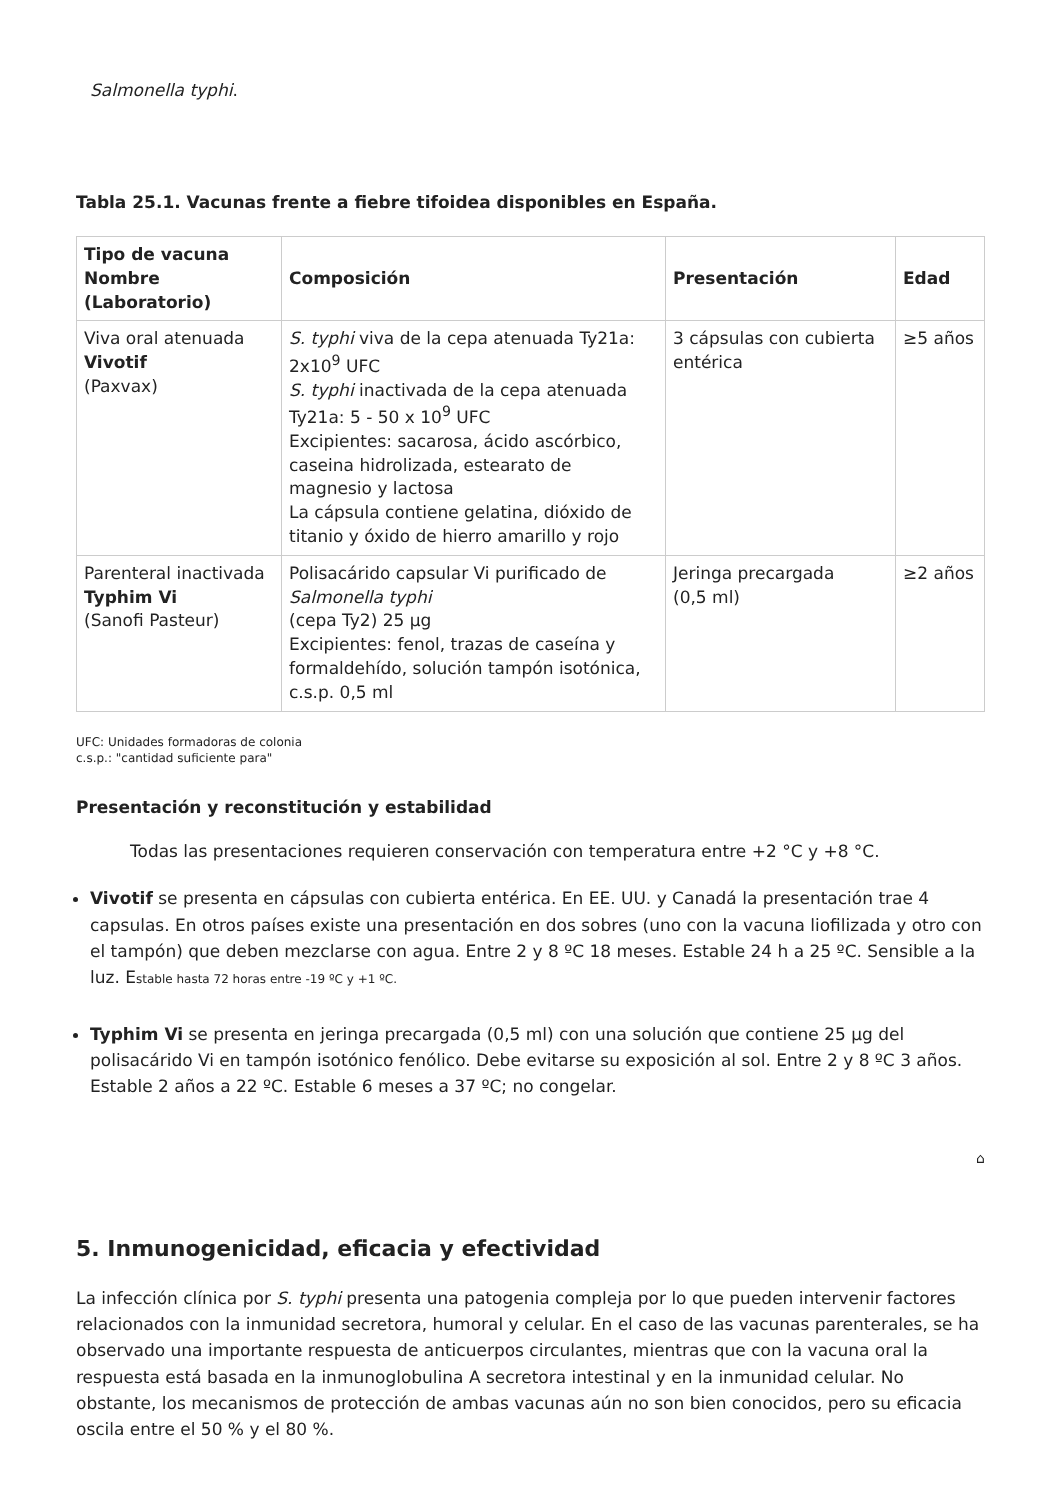Salmonella typhi.
Tabla 25.1. Vacunas frente a fiebre tifoidea disponibles en España.
| Tipo de vacuna Nombre (Laboratorio) | Composición | Presentación | Edad |
| --- | --- | --- | --- |
| Viva oral atenuada Vivotif (Paxvax) | S. typhi viva de la cepa atenuada Ty21a: 2x10<sup>9</sup> UFC S. typhi inactivada de la cepa atenuada Ty21a: 5 - 50 x 10<sup>9</sup> UFC Excipientes: sacarosa, ácido ascórbico, caseina hidrolizada, estearato de magnesio y lactosa La cápsula contiene gelatina, dióxido de titanio y óxido de hierro amarillo y rojo | 3 cápsulas con cubierta entérica | ≥5 años |
| Parenteral inactivada Typhim Vi (Sanofi Pasteur) | Polisacárido capsular Vi purificado de Salmonella typhi (cepa Ty2) 25 µg Excipientes: fenol, trazas de caseína y formaldehído, solución tampón isotónica, c.s.p. 0,5 ml | Jeringa precargada (0,5 ml) | ≥2 años |
UFC: Unidades formadoras de colonia
c.s.p.: "cantidad suficiente para"
Presentación y reconstitución y estabilidad
Todas las presentaciones requieren conservación con temperatura entre +2 °C y +8 °C.
Vivotif se presenta en cápsulas con cubierta entérica. En EE. UU. y Canadá la presentación trae 4 capsulas. En otros países existe una presentación en dos sobres (uno con la vacuna liofilizada y otro con el tampón) que deben mezclarse con agua. Entre 2 y 8 ºC 18 meses. Estable 24 h a 25 ºC. Sensible a la luz. Estable hasta 72 horas entre -19 ºC y +1 ºC.
Typhim Vi se presenta en jeringa precargada (0,5 ml) con una solución que contiene 25 µg del polisacárido Vi en tampón isotónico fenólico. Debe evitarse su exposición al sol. Entre 2 y 8 ºC 3 años. Estable 2 años a 22 ºC. Estable 6 meses a 37 ºC; no congelar.
⌂
5. Inmunogenicidad, eficacia y efectividad
La infección clínica por S. typhi presenta una patogenia compleja por lo que pueden intervenir factores relacionados con la inmunidad secretora, humoral y celular. En el caso de las vacunas parenterales, se ha observado una importante respuesta de anticuerpos circulantes, mientras que con la vacuna oral la respuesta está basada en la inmunoglobulina A secretora intestinal y en la inmunidad celular. No obstante, los mecanismos de protección de ambas vacunas aún no son bien conocidos, pero su eficacia oscila entre el 50 % y el 80 %.